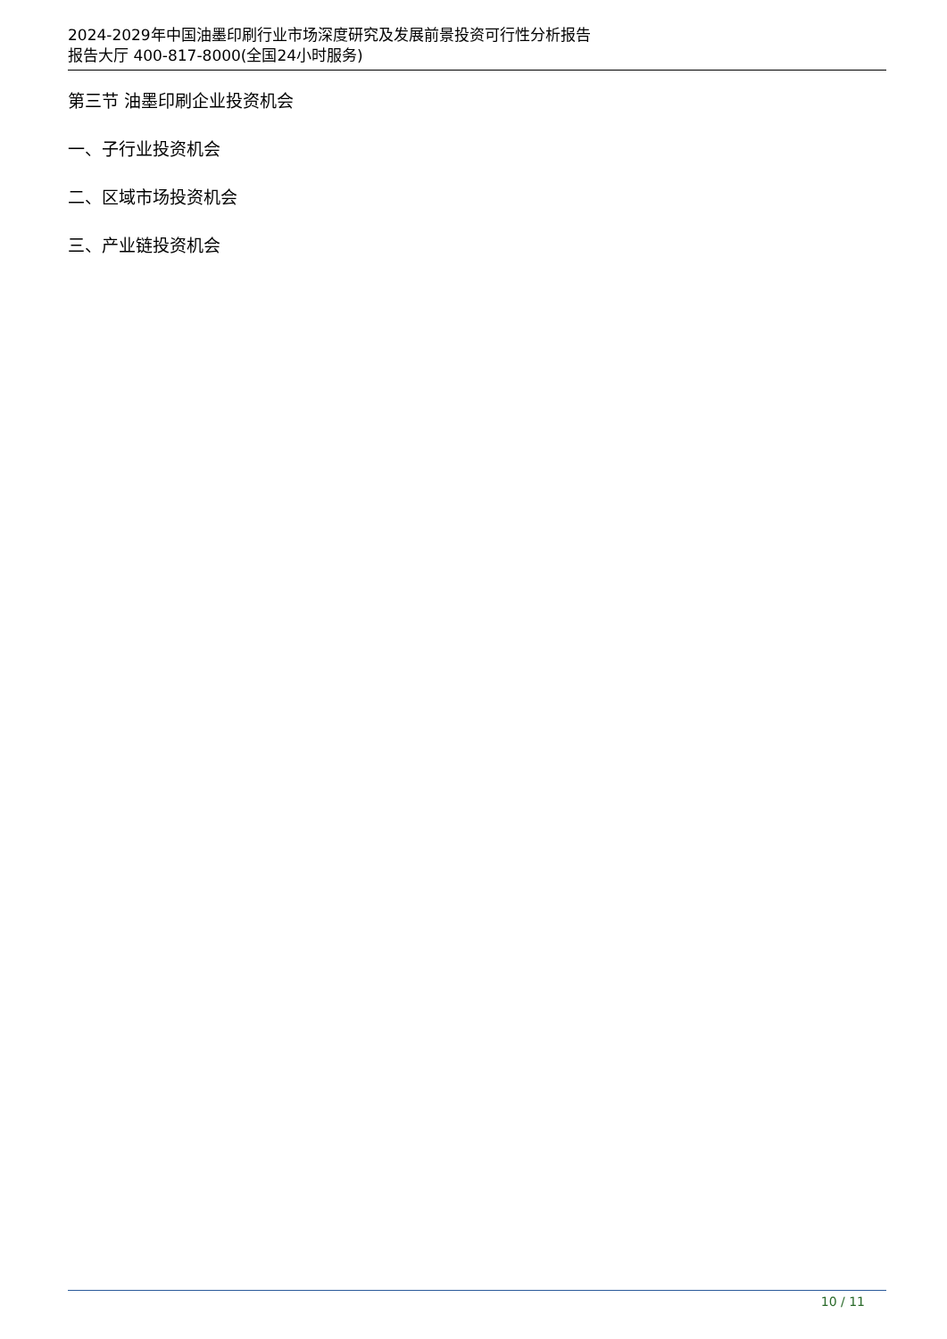2024-2029年中国油墨印刷行业市场深度研究及发展前景投资可行性分析报告
报告大厅 400-817-8000(全国24小时服务)
第三节 油墨印刷企业投资机会
一、子行业投资机会
二、区域市场投资机会
三、产业链投资机会
10 / 11